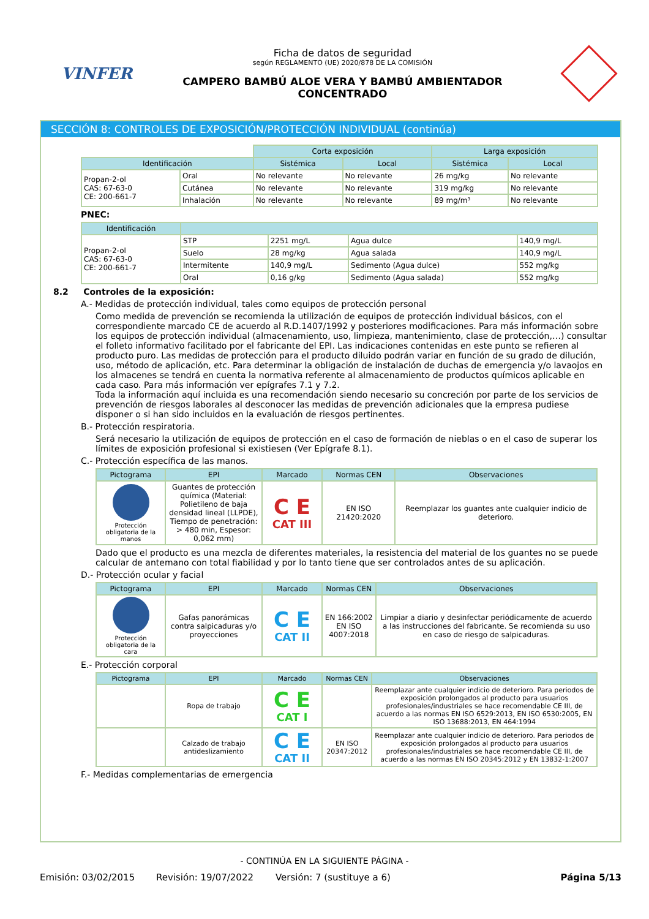VINFER
Ficha de datos de seguridad
según REGLAMENTO (UE) 2020/878 DE LA COMISIÓN
CAMPERO BAMBÚ ALOE VERA Y BAMBÚ AMBIENTADOR
CONCENTRADO
SECCIÓN 8: CONTROLES DE EXPOSICIÓN/PROTECCIÓN INDIVIDUAL (continúa)
| | | Corta exposición | | Larga exposición | |
| Identificación | | Sistémica | Local | Sistémica | Local |
| Propan-2-ol CAS: 67-63-0 CE: 200-661-7 | Oral | No relevante | No relevante | 26 mg/kg | No relevante |
| | Cutánea | No relevante | No relevante | 319 mg/kg | No relevante |
| | Inhalación | No relevante | No relevante | 89 mg/m³ | No relevante |
PNEC:
| Identificación | | | | |
| --- | --- | --- | --- | --- |
| Propan-2-ol CAS: 67-63-0 CE: 200-661-7 | STP | 2251 mg/L | Agua dulce | 140,9 mg/L |
| | Suelo | 28 mg/kg | Agua salada | 140,9 mg/L |
| | Intermitente | 140,9 mg/L | Sedimento (Agua dulce) | 552 mg/kg |
| | Oral | 0,16 g/kg | Sedimento (Agua salada) | 552 mg/kg |
8.2 Controles de la exposición:
A.- Medidas de protección individual, tales como equipos de protección personal
Como medida de prevención se recomienda la utilización de equipos de protección individual básicos, con el correspondiente marcado CE de acuerdo al R.D.1407/1992 y posteriores modificaciones. Para más información sobre los equipos de protección individual (almacenamiento, uso, limpieza, mantenimiento, clase de protección,…) consultar el folleto informativo facilitado por el fabricante del EPI. Las indicaciones contenidas en este punto se refieren al producto puro. Las medidas de protección para el producto diluido podrán variar en función de su grado de dilución, uso, método de aplicación, etc. Para determinar la obligación de instalación de duchas de emergencia y/o lavaojos en los almacenes se tendrá en cuenta la normativa referente al almacenamiento de productos químicos aplicable en cada caso. Para más información ver epígrafes 7.1 y 7.2.
Toda la información aquí incluida es una recomendación siendo necesario su concreción por parte de los servicios de prevención de riesgos laborales al desconocer las medidas de prevención adicionales que la empresa pudiese disponer o si han sido incluidos en la evaluación de riesgos pertinentes.
B.- Protección respiratoria.
Será necesario la utilización de equipos de protección en el caso de formación de nieblas o en el caso de superar los límites de exposición profesional si existiesen (Ver Epígrafe 8.1).
C.- Protección específica de las manos.
| Pictograma | EPI | Marcado | Normas CEN | Observaciones |
| --- | --- | --- | --- | --- |
| Protección obligatoria de la manos | Guantes de protección química (Material: Polietileno de baja densidad lineal (LLPDE), Tiempo de penetración: > 480 min, Espesor: 0,062 mm) | C E CAT III | EN ISO 21420:2020 | Reemplazar los guantes ante cualquier indicio de deterioro. |
Dado que el producto es una mezcla de diferentes materiales, la resistencia del material de los guantes no se puede calcular de antemano con total fiabilidad y por lo tanto tiene que ser controlados antes de su aplicación.
D.- Protección ocular y facial
| Pictograma | EPI | Marcado | Normas CEN | Observaciones |
| --- | --- | --- | --- | --- |
| Protección obligatoria de la cara | Gafas panorámicas contra salpicaduras y/o proyecciones | C E CAT II | EN 166:2002 EN ISO 4007:2018 | Limpiar a diario y desinfectar periódicamente de acuerdo a las instrucciones del fabricante. Se recomienda su uso en caso de riesgo de salpicaduras. |
E.- Protección corporal
| Pictograma | EPI | Marcado | Normas CEN | Observaciones |
| --- | --- | --- | --- | --- |
| | Ropa de trabajo | C E CAT I | | Reemplazar ante cualquier indicio de deterioro. Para periodos de exposición prolongados al producto para usuarios profesionales/industriales se hace recomendable CE III, de acuerdo a las normas EN ISO 6529:2013, EN ISO 6530:2005, EN ISO 13688:2013, EN 464:1994 |
| | Calzado de trabajo antideslizamiento | C E CAT II | EN ISO 20347:2012 | Reemplazar ante cualquier indicio de deterioro. Para periodos de exposición prolongados al producto para usuarios profesionales/industriales se hace recomendable CE III, de acuerdo a las normas EN ISO 20345:2012 y EN 13832-1:2007 |
F.- Medidas complementarias de emergencia
- CONTINÚA EN LA SIGUIENTE PÁGINA -
Emisión: 03/02/2015 Revisión: 19/07/2022 Versión: 7 (sustituye a 6) Página 5/13